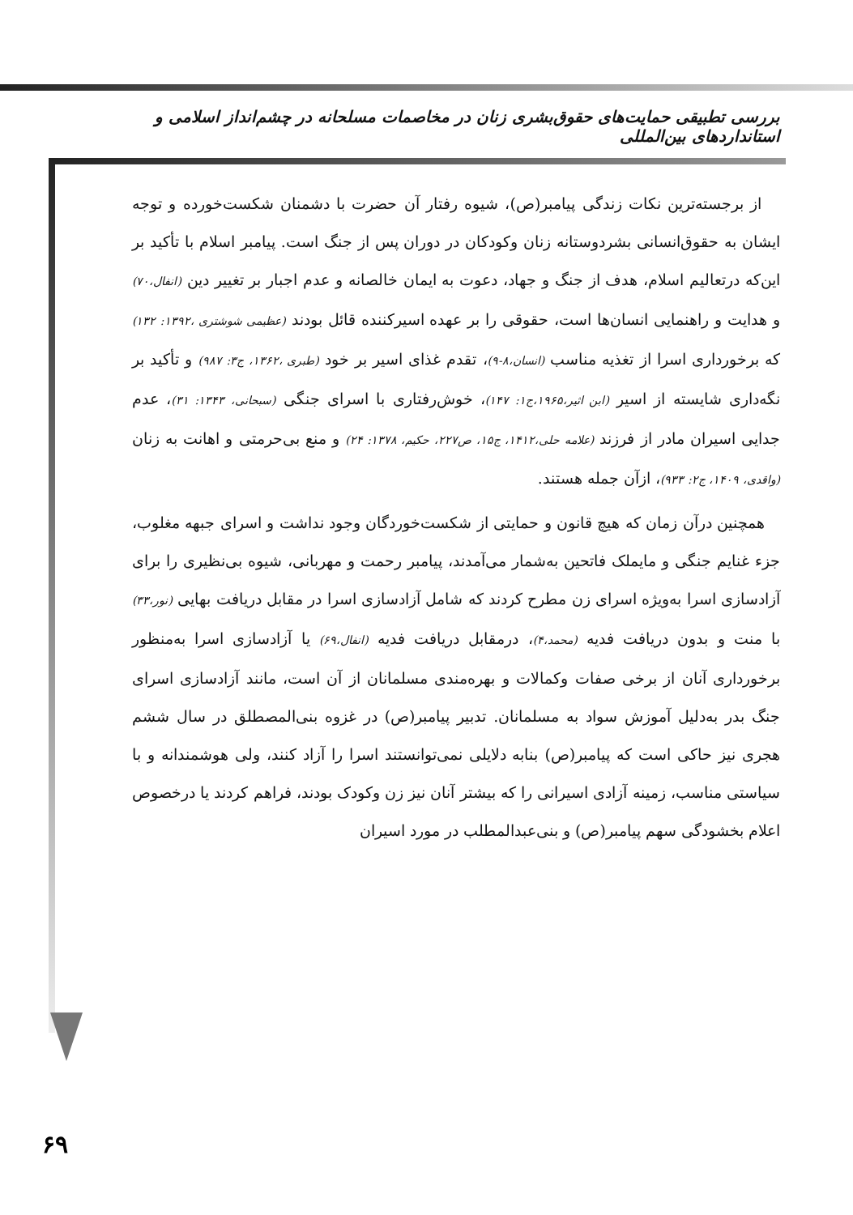بررسی تطبیقی حمایت‌های حقوق‌بشری زنان در مخاصمات مسلحانه در چشم‌انداز اسلامی و استانداردهای بین‌المللی
از برجسته‌ترین نکات زندگی پیامبر(ص)، شیوه رفتار آن حضرت با دشمنان شکست‌خورده و توجه ایشان به حقوق‌انسانی بشردوستانه زنان وکودکان در دوران پس از جنگ است. پیامبر اسلام با تأکید بر این‌که درتعالیم اسلام، هدف از جنگ و جهاد، دعوت به ایمان خالصانه و عدم اجبار بر تغییر دین (انفال،۷۰) و هدایت و راهنمایی انسان‌ها است، حقوقی را بر عهده اسیرکننده قائل بودند (عظیمی شوشتری ،۱۳۹۲: ۱۳۲) که برخورداری اسرا از تغذیه مناسب (انسان،۸-۹)، تقدم غذای اسیر بر خود (طبری ،۱۳۶۲، ج۳: ۹۸۷) و تأکید بر نگه‌داری شایسته از اسیر (ابن اثیر،۱۹۶۵،ج۱: ۱۴۷)، خوش‌رفتاری با اسرای جنگی (سبحانی، ۱۳۴۳: ۳۱)، عدم جدایی اسیران مادر از فرزند (علامه حلی،۱۴۱۲، ج۱۵، ص۲۲۷، حکیم، ۱۳۷۸: ۲۴) و منع بی‌حرمتی و اهانت به زنان (واقدی، ۱۴۰۹، ج۲: ۹۳۳)، ازآن جمله هستند.
همچنین درآن زمان که هیچ قانون و حمایتی از شکست‌خوردگان وجود نداشت و اسرای جبهه مغلوب، جزء غنایم جنگی و مایملک فاتحین به‌شمار می‌آمدند، پیامبر رحمت و مهربانی، شیوه بی‌نظیری را برای آزادسازی اسرا به‌ویژه اسرای زن مطرح کردند که شامل آزادسازی اسرا در مقابل دریافت بهایی (نور،۳۳) با منت و بدون دریافت فدیه (محمد،۴)، درمقابل دریافت فدیه (انفال،۶۹) یا آزادسازی اسرا به‌منظور برخورداری آنان از برخی صفات وکمالات و بهره‌مندی مسلمانان از آن است، مانند آزادسازی اسرای جنگ بدر به‌دلیل آموزش سواد به مسلمانان. تدبیر پیامبر(ص) در غزوه بنی‌المصطلق در سال ششم هجری نیز حاکی است که پیامبر(ص) بنابه دلایلی نمی‌توانستند اسرا را آزاد کنند، ولی هوشمندانه و با سیاستی مناسب، زمینه آزادی اسیرانی را که بیشتر آنان نیز زن وکودک بودند، فراهم کردند یا درخصوص اعلام بخشودگی سهم پیامبر(ص) و بنی‌عبدالمطلب در مورد اسیران
۶۹